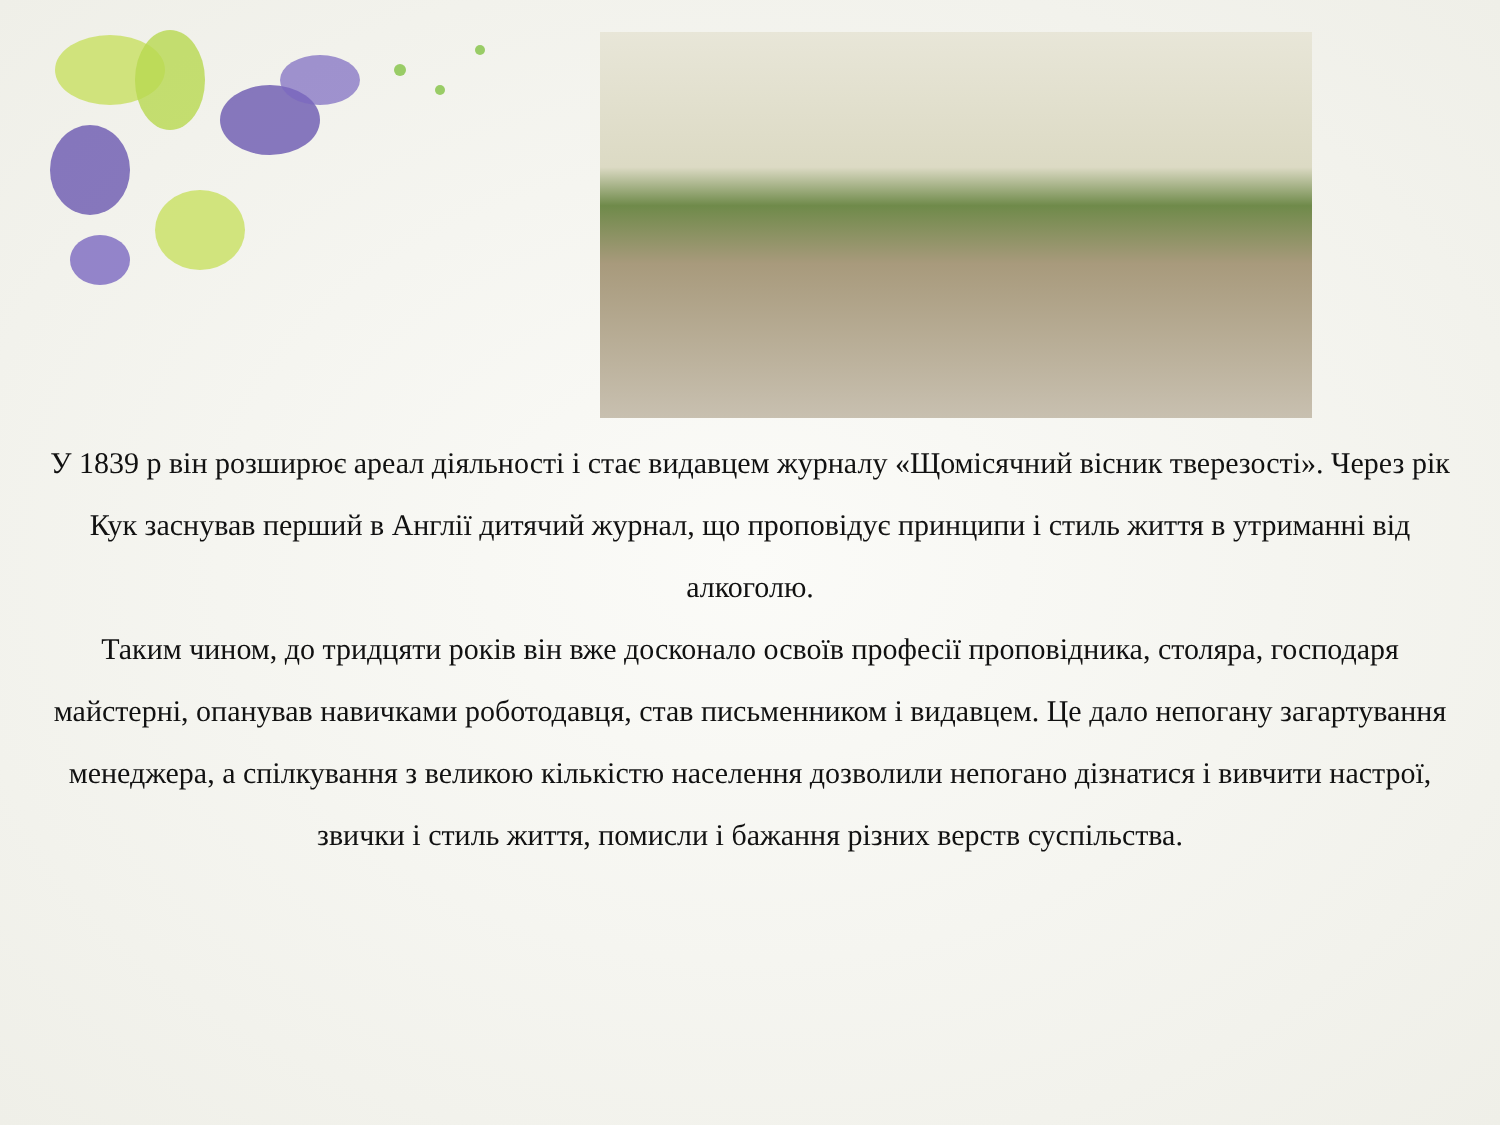У 1839 р він розширює ареал діяльності і стає видавцем журналу «Щомісячний вісник тверезості». Через рік Кук заснував перший в Англії дитячий журнал, що проповідує принципи і стиль життя в утриманні від алкоголю.
Таким чином, до тридцяти років він вже досконало освоїв професії проповідника, столяра, господаря майстерні, опанував навичками роботодавця, став письменником і видавцем. Це дало непогану загартування менеджера, а спілкування з великою кількістю населення дозволили непогано дізнатися і вивчити настрої, звички і стиль життя, помисли і бажання різних верств суспільства.